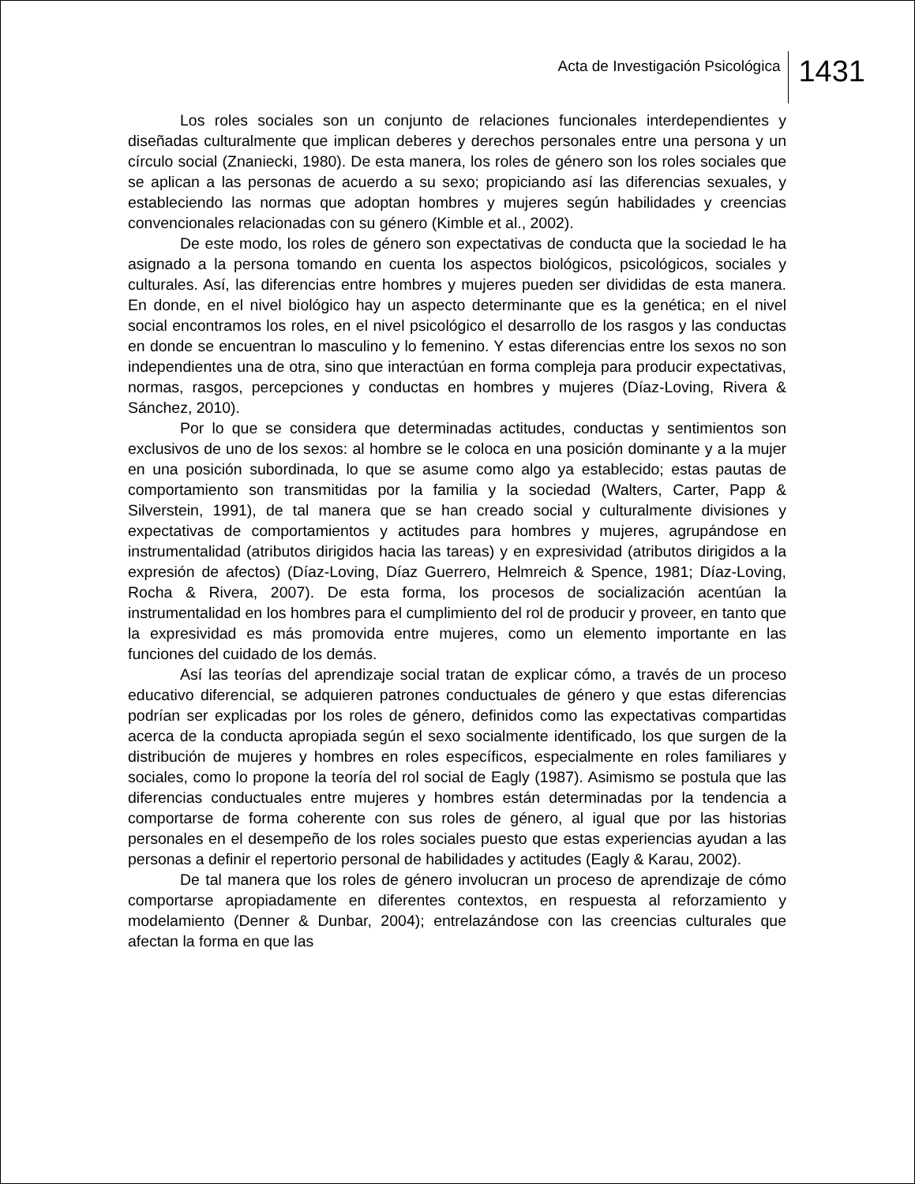Acta de Investigación Psicológica 1431
Los roles sociales son un conjunto de relaciones funcionales interdependientes y diseñadas culturalmente que implican deberes y derechos personales entre una persona y un círculo social (Znaniecki, 1980). De esta manera, los roles de género son los roles sociales que se aplican a las personas de acuerdo a su sexo; propiciando así las diferencias sexuales, y estableciendo las normas que adoptan hombres y mujeres según habilidades y creencias convencionales relacionadas con su género (Kimble et al., 2002).
De este modo, los roles de género son expectativas de conducta que la sociedad le ha asignado a la persona tomando en cuenta los aspectos biológicos, psicológicos, sociales y culturales. Así, las diferencias entre hombres y mujeres pueden ser divididas de esta manera. En donde, en el nivel biológico hay un aspecto determinante que es la genética; en el nivel social encontramos los roles, en el nivel psicológico el desarrollo de los rasgos y las conductas en donde se encuentran lo masculino y lo femenino. Y estas diferencias entre los sexos no son independientes una de otra, sino que interactúan en forma compleja para producir expectativas, normas, rasgos, percepciones y conductas en hombres y mujeres (Díaz-Loving, Rivera & Sánchez, 2010).
Por lo que se considera que determinadas actitudes, conductas y sentimientos son exclusivos de uno de los sexos: al hombre se le coloca en una posición dominante y a la mujer en una posición subordinada, lo que se asume como algo ya establecido; estas pautas de comportamiento son transmitidas por la familia y la sociedad (Walters, Carter, Papp & Silverstein, 1991), de tal manera que se han creado social y culturalmente divisiones y expectativas de comportamientos y actitudes para hombres y mujeres, agrupándose en instrumentalidad (atributos dirigidos hacia las tareas) y en expresividad (atributos dirigidos a la expresión de afectos) (Díaz-Loving, Díaz Guerrero, Helmreich & Spence, 1981; Díaz-Loving, Rocha & Rivera, 2007). De esta forma, los procesos de socialización acentúan la instrumentalidad en los hombres para el cumplimiento del rol de producir y proveer, en tanto que la expresividad es más promovida entre mujeres, como un elemento importante en las funciones del cuidado de los demás.
Así las teorías del aprendizaje social tratan de explicar cómo, a través de un proceso educativo diferencial, se adquieren patrones conductuales de género y que estas diferencias podrían ser explicadas por los roles de género, definidos como las expectativas compartidas acerca de la conducta apropiada según el sexo socialmente identificado, los que surgen de la distribución de mujeres y hombres en roles específicos, especialmente en roles familiares y sociales, como lo propone la teoría del rol social de Eagly (1987). Asimismo se postula que las diferencias conductuales entre mujeres y hombres están determinadas por la tendencia a comportarse de forma coherente con sus roles de género, al igual que por las historias personales en el desempeño de los roles sociales puesto que estas experiencias ayudan a las personas a definir el repertorio personal de habilidades y actitudes (Eagly & Karau, 2002).
De tal manera que los roles de género involucran un proceso de aprendizaje de cómo comportarse apropiadamente en diferentes contextos, en respuesta al reforzamiento y modelamiento (Denner & Dunbar, 2004); entrelazándose con las creencias culturales que afectan la forma en que las